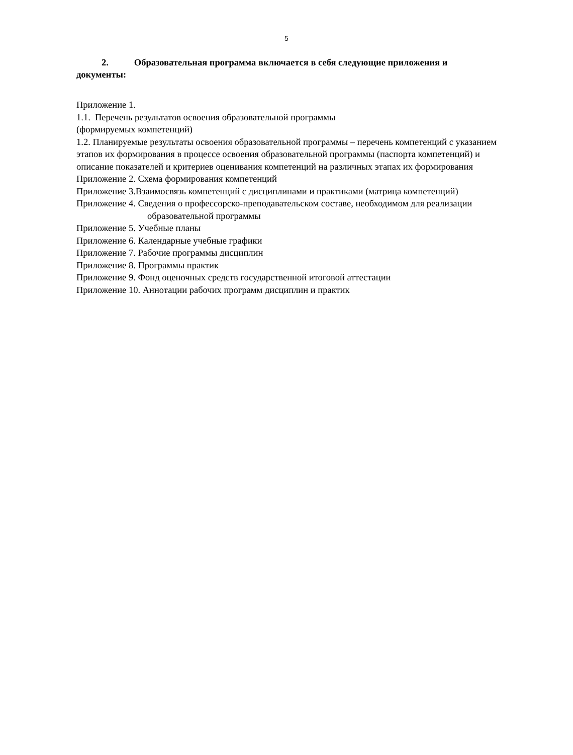5
2. Образовательная программа включается в себя следующие приложения и документы:
Приложение 1.
1.1. Перечень результатов освоения образовательной программы
(формируемых компетенций)
1.2. Планируемые результаты освоения образовательной программы – перечень компетенций с указанием этапов их формирования в процессе освоения образовательной программы (паспорта компетенций) и описание показателей и критериев оценивания компетенций на различных этапах их формирования
Приложение 2. Схема формирования компетенций
Приложение 3.Взаимосвязь компетенций с дисциплинами и практиками (матрица компетенций)
Приложение 4. Сведения о профессорско-преподавательском составе, необходимом для реализации образовательной программы
Приложение 5. Учебные планы
Приложение 6. Календарные учебные графики
Приложение 7. Рабочие программы дисциплин
Приложение 8. Программы практик
Приложение 9. Фонд оценочных средств государственной итоговой аттестации
Приложение 10. Аннотации рабочих программ дисциплин и практик